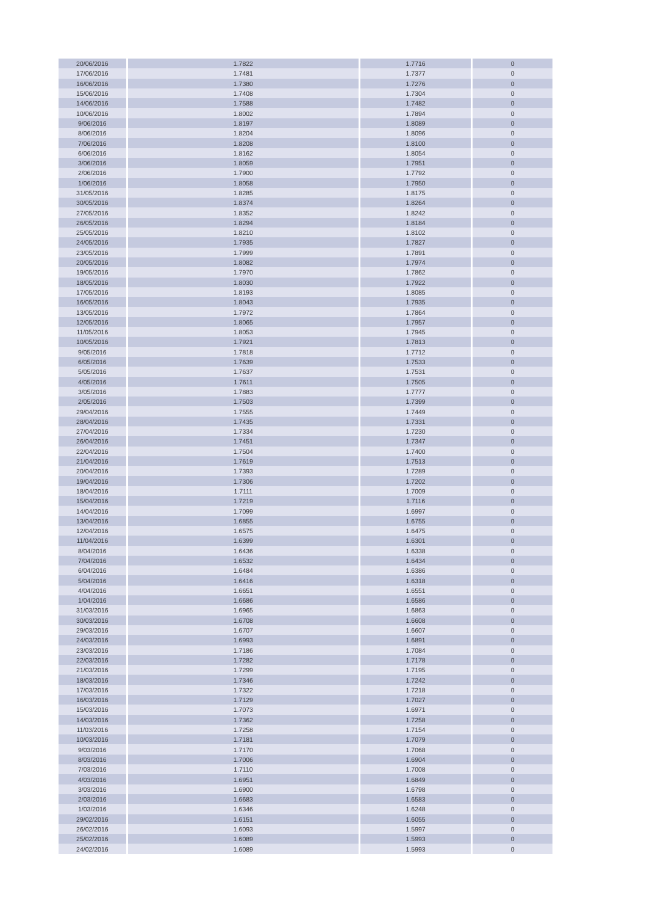| 20/06/2016 | 1.7822 | 1.7716 | 0 |
| 17/06/2016 | 1.7481 | 1.7377 | 0 |
| 16/06/2016 | 1.7380 | 1.7276 | 0 |
| 15/06/2016 | 1.7408 | 1.7304 | 0 |
| 14/06/2016 | 1.7588 | 1.7482 | 0 |
| 10/06/2016 | 1.8002 | 1.7894 | 0 |
| 9/06/2016 | 1.8197 | 1.8089 | 0 |
| 8/06/2016 | 1.8204 | 1.8096 | 0 |
| 7/06/2016 | 1.8208 | 1.8100 | 0 |
| 6/06/2016 | 1.8162 | 1.8054 | 0 |
| 3/06/2016 | 1.8059 | 1.7951 | 0 |
| 2/06/2016 | 1.7900 | 1.7792 | 0 |
| 1/06/2016 | 1.8058 | 1.7950 | 0 |
| 31/05/2016 | 1.8285 | 1.8175 | 0 |
| 30/05/2016 | 1.8374 | 1.8264 | 0 |
| 27/05/2016 | 1.8352 | 1.8242 | 0 |
| 26/05/2016 | 1.8294 | 1.8184 | 0 |
| 25/05/2016 | 1.8210 | 1.8102 | 0 |
| 24/05/2016 | 1.7935 | 1.7827 | 0 |
| 23/05/2016 | 1.7999 | 1.7891 | 0 |
| 20/05/2016 | 1.8082 | 1.7974 | 0 |
| 19/05/2016 | 1.7970 | 1.7862 | 0 |
| 18/05/2016 | 1.8030 | 1.7922 | 0 |
| 17/05/2016 | 1.8193 | 1.8085 | 0 |
| 16/05/2016 | 1.8043 | 1.7935 | 0 |
| 13/05/2016 | 1.7972 | 1.7864 | 0 |
| 12/05/2016 | 1.8065 | 1.7957 | 0 |
| 11/05/2016 | 1.8053 | 1.7945 | 0 |
| 10/05/2016 | 1.7921 | 1.7813 | 0 |
| 9/05/2016 | 1.7818 | 1.7712 | 0 |
| 6/05/2016 | 1.7639 | 1.7533 | 0 |
| 5/05/2016 | 1.7637 | 1.7531 | 0 |
| 4/05/2016 | 1.7611 | 1.7505 | 0 |
| 3/05/2016 | 1.7883 | 1.7777 | 0 |
| 2/05/2016 | 1.7503 | 1.7399 | 0 |
| 29/04/2016 | 1.7555 | 1.7449 | 0 |
| 28/04/2016 | 1.7435 | 1.7331 | 0 |
| 27/04/2016 | 1.7334 | 1.7230 | 0 |
| 26/04/2016 | 1.7451 | 1.7347 | 0 |
| 22/04/2016 | 1.7504 | 1.7400 | 0 |
| 21/04/2016 | 1.7619 | 1.7513 | 0 |
| 20/04/2016 | 1.7393 | 1.7289 | 0 |
| 19/04/2016 | 1.7306 | 1.7202 | 0 |
| 18/04/2016 | 1.7111 | 1.7009 | 0 |
| 15/04/2016 | 1.7219 | 1.7116 | 0 |
| 14/04/2016 | 1.7099 | 1.6997 | 0 |
| 13/04/2016 | 1.6855 | 1.6755 | 0 |
| 12/04/2016 | 1.6575 | 1.6475 | 0 |
| 11/04/2016 | 1.6399 | 1.6301 | 0 |
| 8/04/2016 | 1.6436 | 1.6338 | 0 |
| 7/04/2016 | 1.6532 | 1.6434 | 0 |
| 6/04/2016 | 1.6484 | 1.6386 | 0 |
| 5/04/2016 | 1.6416 | 1.6318 | 0 |
| 4/04/2016 | 1.6651 | 1.6551 | 0 |
| 1/04/2016 | 1.6686 | 1.6586 | 0 |
| 31/03/2016 | 1.6965 | 1.6863 | 0 |
| 30/03/2016 | 1.6708 | 1.6608 | 0 |
| 29/03/2016 | 1.6707 | 1.6607 | 0 |
| 24/03/2016 | 1.6993 | 1.6891 | 0 |
| 23/03/2016 | 1.7186 | 1.7084 | 0 |
| 22/03/2016 | 1.7282 | 1.7178 | 0 |
| 21/03/2016 | 1.7299 | 1.7195 | 0 |
| 18/03/2016 | 1.7346 | 1.7242 | 0 |
| 17/03/2016 | 1.7322 | 1.7218 | 0 |
| 16/03/2016 | 1.7129 | 1.7027 | 0 |
| 15/03/2016 | 1.7073 | 1.6971 | 0 |
| 14/03/2016 | 1.7362 | 1.7258 | 0 |
| 11/03/2016 | 1.7258 | 1.7154 | 0 |
| 10/03/2016 | 1.7181 | 1.7079 | 0 |
| 9/03/2016 | 1.7170 | 1.7068 | 0 |
| 8/03/2016 | 1.7006 | 1.6904 | 0 |
| 7/03/2016 | 1.7110 | 1.7008 | 0 |
| 4/03/2016 | 1.6951 | 1.6849 | 0 |
| 3/03/2016 | 1.6900 | 1.6798 | 0 |
| 2/03/2016 | 1.6683 | 1.6583 | 0 |
| 1/03/2016 | 1.6346 | 1.6248 | 0 |
| 29/02/2016 | 1.6151 | 1.6055 | 0 |
| 26/02/2016 | 1.6093 | 1.5997 | 0 |
| 25/02/2016 | 1.6089 | 1.5993 | 0 |
| 24/02/2016 | 1.6089 | 1.5993 | 0 |